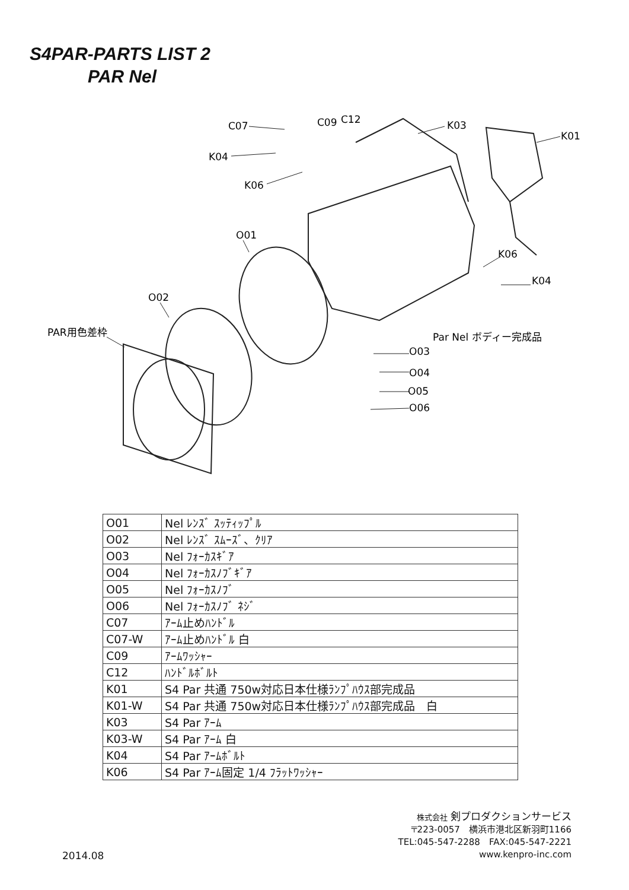S4PAR-PARTS LIST 2
PAR Nel
C07
C09
C12
K04
K06
O01
O02
PAR用色差枠
K03
K01
K06
K04
Par Nel ボディー完成品
O03
O04
O05
O06
| O01 | Nel ﾚﾝｽﾞ ｽｯﾃｨｯﾌﾟﾙ |
| O02 | Nel ﾚﾝｽﾞ ｽﾑｰｽﾞ、ｸﾘｱ |
| O03 | Nel ﾌｫｰｶｽｷﾞｱ |
| O04 | Nel ﾌｫｰｶｽﾉﾌﾞｷﾞｱ |
| O05 | Nel ﾌｫｰｶｽﾉﾌﾞ |
| O06 | Nel ﾌｫｰｶｽﾉﾌﾞ ﾈｼﾞ |
| C07 | ｱｰﾑ止めﾊﾝﾄﾞﾙ |
| C07-W | ｱｰﾑ止めﾊﾝﾄﾞﾙ 白 |
| C09 | ｱｰﾑﾜｯｼｬｰ |
| C12 | ﾊﾝﾄﾞﾙﾎﾞﾙﾄ |
| K01 | S4 Par 共通 750w対応日本仕様ﾗﾝﾌﾟﾊｳｽ部完成品 |
| K01-W | S4 Par 共通 750w対応日本仕様ﾗﾝﾌﾟﾊｳｽ部完成品 白 |
| K03 | S4 Par ｱｰﾑ |
| K03-W | S4 Par ｱｰﾑ 白 |
| K04 | S4 Par ｱｰﾑﾎﾞﾙﾄ |
| K06 | S4 Par ｱｰﾑ固定 1/4 ﾌﾗｯﾄﾜｯｼｬｰ |
株式会社 剣プロダクションサービス
〒223-0057　横浜市港北区新羽町1166
TEL:045-547-2288　FAX:045-547-2221
www.kenpro-inc.com
2014.08